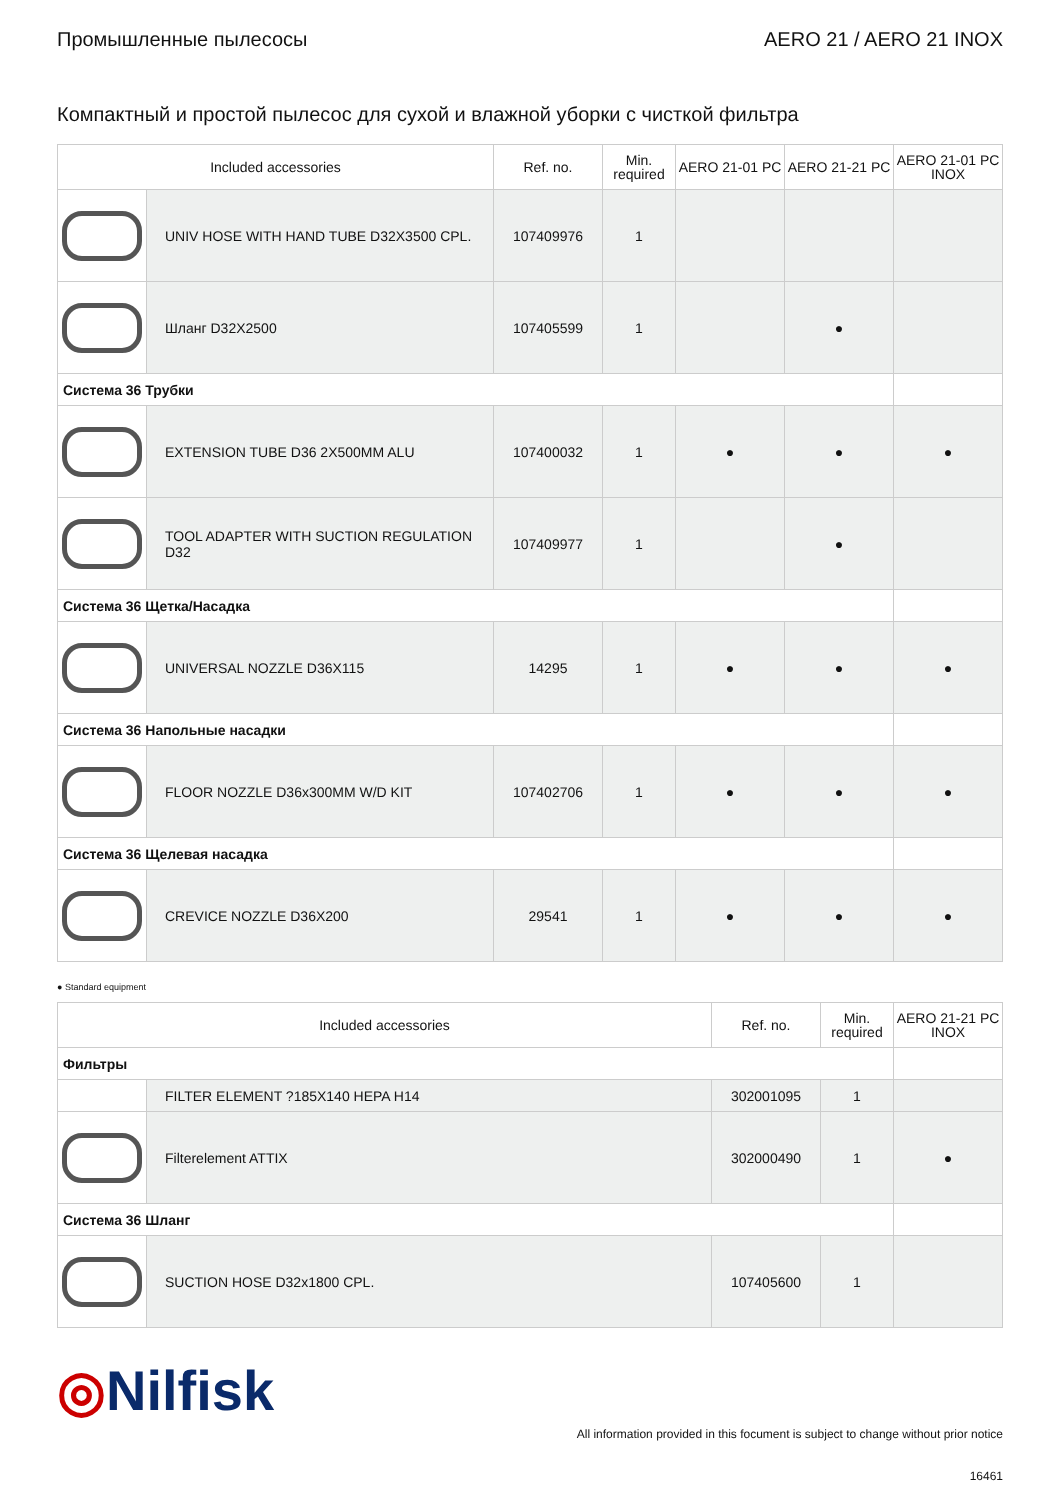Промышленные пылесосы AERO 21 / AERO 21 INOX
Компактный и простой пылесос для сухой и влажной уборки с чисткой фильтра
| Included accessories | | Ref. no. | Min. required | AERO 21-01 PC | AERO 21-21 PC | AERO 21-01 PC INOX |
| --- | --- | --- | --- | --- | --- | --- |
| | UNIV HOSE WITH HAND TUBE D32X3500 CPL. | 107409976 | 1 | | | |
| | Шланг D32X2500 | 107405599 | 1 | | ● | |
| Система 36 Трубки | | | | | | |
| | EXTENSION TUBE D36 2X500MM ALU | 107400032 | 1 | ● | ● | ● |
| | TOOL ADAPTER WITH SUCTION REGULATION D32 | 107409977 | 1 | | ● | |
| Система 36 Щетка/Насадка | | | | | | |
| | UNIVERSAL NOZZLE D36X115 | 14295 | 1 | ● | ● | ● |
| Система 36 Напольные насадки | | | | | | |
| | FLOOR NOZZLE D36x300MM W/D KIT | 107402706 | 1 | ● | ● | ● |
| Система 36 Щелевая насадка | | | | | | |
| | CREVICE NOZZLE D36X200 | 29541 | 1 | ● | ● | ● |
● Standard equipment
| Included accessories | | Ref. no. | Min. required | AERO 21-21 PC INOX |
| --- | --- | --- | --- | --- |
| Фильтры | | | | |
| | FILTER ELEMENT ?185X140 HEPA H14 | 302001095 | 1 | |
| | Filterelement ATTIX | 302000490 | 1 | ● |
| Система 36 Шланг | | | | |
| | SUCTION HOSE D32x1800 CPL. | 107405600 | 1 | |
◎Nilfisk
All information provided in this focument is subject to change without prior notice
16461